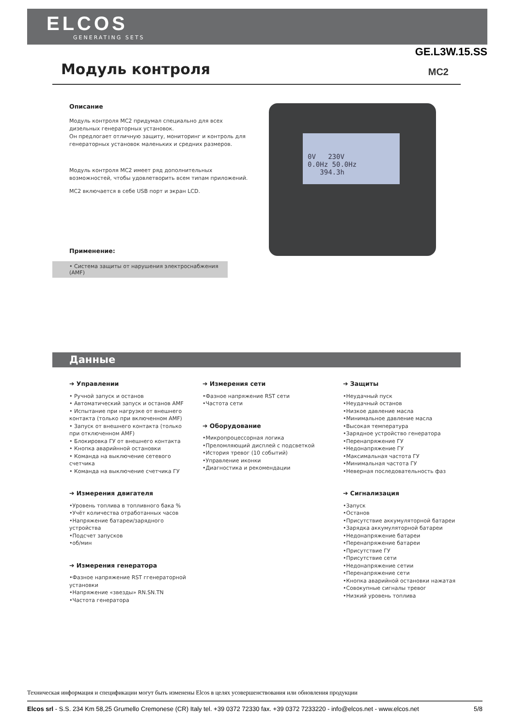ELCOS
GENERATING SETS
GE.L3W.15.SS
Модуль контроля
MC2
Описание
Модуль контроля MC2 придумал специально для всех дизельных генераторных установок.
Он предлогает отличную защиту, мониторинг и контроль для генераторных установок маленьких и средних размеров.
Модуль контроля MC2 имеет ряд дополнительных возможностей, чтобы удовлетворить всем типам приложений.
MC2 включается в себе USB порт и экран LCD.
0V 230V
0.0Hz 50.0Hz
394.3h
Применение:
• Система защиты от нарушения электроснабжения (AMF)
Данные
➔ Управлении
• Ручной запуск и останов
• Автоматический запуск и останов AMF
• Испытание при нагрузке от внешнего контакта (только при включенном AMF)
• Запуск от внешнего контакта (только при отключенном AMF)
• Блокировка ГУ от внешнего контакта
• Кнопка аварийнной остановки
• Команда на выключение сетевого счетчика
• Команда на выключение счетчика ГУ
➔ Измерения двигателя
•Уровень топлива в топливного бака %
•Учёт количества отработанных часов
•Напряжение батареи/зарядного устройства
•Подсчет запусков
•об/мин
➔ Измерения генератора
•Фазное напряжение RST ггенераторной установки
•Напряжение «звезды» RN.SN.TN
•Частота генератора
➔ Измерения сети
•Фазное напряжение RST сети
•Частота сети
➔ Оборудование
•Микропроцессорная логика
•Преломляющий дисплей с подсветкой
•История тревог (10 событий)
•Управление иконки
•Диагностика и рекомендации
➔ Защиты
•Неудачный пуск
•Неудачный останов
•Низкое давление масла
•Минимальное давление масла
•Высокая температура
•Зарядное устройство генератора
•Перенапряжение ГУ
•Недонапряжение ГУ
•Максимальная частота ГУ
•Минимальная частота ГУ
•Неверная последовательность фаз
➔ Сигнализация
•Запуск
•Останов
•Присутствие аккумуляторной батареи
•Зарядка аккумуляторной батареи
•Недонапряжение батареи
•Перенапряжение батареи
•Присутствие ГУ
•Присутствие сети
•Недонапряжение сетии
•Перенапряжение сети
•Кнопка аварийной остановки нажатая
•Совокупные сигналы тревог
•Низкий уровень топлива
Техническая информация и спецификации могут быть изменены Elcos в целях усовершенствования или обновления продукции
Elcos srl - S.S. 234 Km 58,25 Grumello Cremonese (CR) Italy tel. +39 0372 72330 fax. +39 0372 7233220 - info@elcos.net - www.elcos.net 5/8